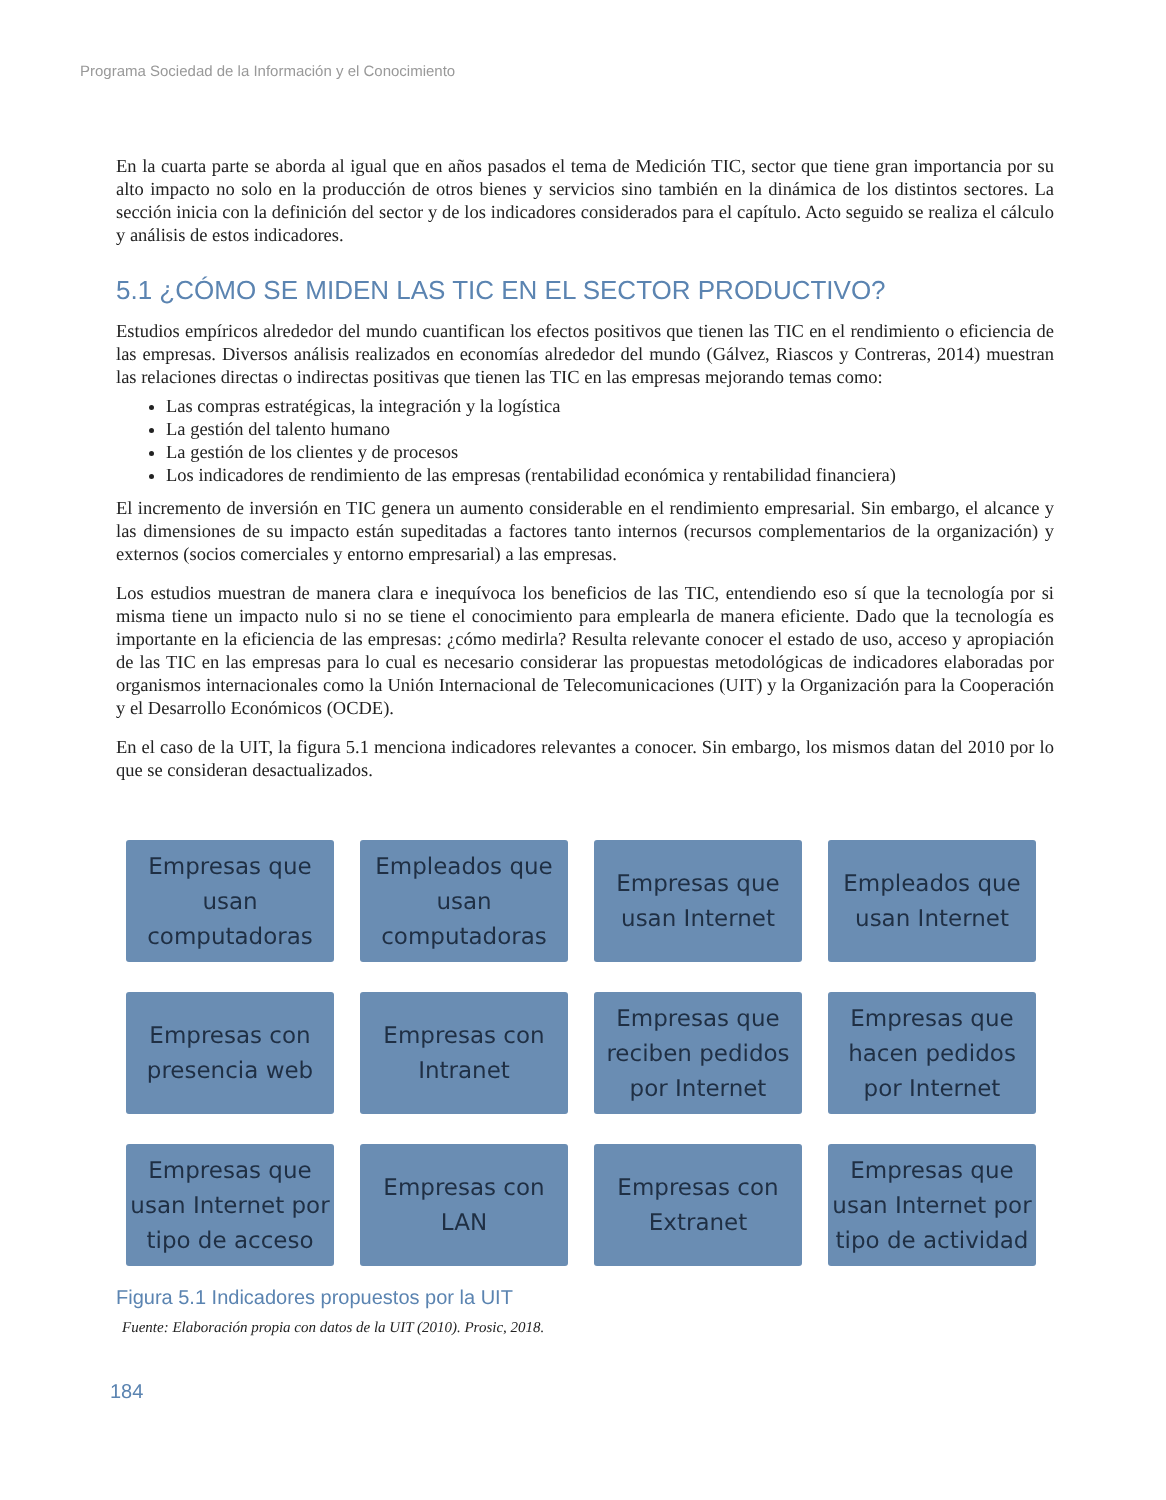Programa Sociedad de la Información y el Conocimiento
En la cuarta parte se aborda al igual que en años pasados el tema de Medición TIC, sector que tiene gran importancia por su alto impacto no solo en la producción de otros bienes y servicios sino también en la dinámica de los distintos sectores. La sección inicia con la definición del sector y de los indicadores considerados para el capítulo. Acto seguido se realiza el cálculo y análisis de estos indicadores.
5.1 ¿CÓMO SE MIDEN LAS TIC EN EL SECTOR PRODUCTIVO?
Estudios empíricos alrededor del mundo cuantifican los efectos positivos que tienen las TIC en el rendimiento o eficiencia de las empresas. Diversos análisis realizados en economías alrededor del mundo (Gálvez, Riascos y Contreras, 2014) muestran las relaciones directas o indirectas positivas que tienen las TIC en las empresas mejorando temas como:
Las compras estratégicas, la integración y la logística
La gestión del talento humano
La gestión de los clientes y de procesos
Los indicadores de rendimiento de las empresas (rentabilidad económica y rentabilidad financiera)
El incremento de inversión en TIC genera un aumento considerable en el rendimiento empresarial. Sin embargo, el alcance y las dimensiones de su impacto están supeditadas a factores tanto internos (recursos complementarios de la organización) y externos (socios comerciales y entorno empresarial) a las empresas.
Los estudios muestran de manera clara e inequívoca los beneficios de las TIC, entendiendo eso sí que la tecnología por si misma tiene un impacto nulo si no se tiene el conocimiento para emplearla de manera eficiente. Dado que la tecnología es importante en la eficiencia de las empresas: ¿cómo medirla? Resulta relevante conocer el estado de uso, acceso y apropiación de las TIC en las empresas para lo cual es necesario considerar las propuestas metodológicas de indicadores elaboradas por organismos internacionales como la Unión Internacional de Telecomunicaciones (UIT) y la Organización para la Cooperación y el Desarrollo Económicos (OCDE).
En el caso de la UIT, la figura 5.1 menciona indicadores relevantes a conocer. Sin embargo, los mismos datan del 2010 por lo que se consideran desactualizados.
Empresas que usan computadoras
Empleados que usan computadoras
Empresas que usan Internet
Empleados que usan Internet
Empresas con presencia web
Empresas con Intranet
Empresas que reciben pedidos por Internet
Empresas que hacen pedidos por Internet
Empresas que usan Internet por tipo de acceso
Empresas con LAN
Empresas con Extranet
Empresas que usan Internet por tipo de actividad
Figura 5.1 Indicadores propuestos por la UIT
Fuente: Elaboración propia con datos de la UIT (2010). Prosic, 2018.
184